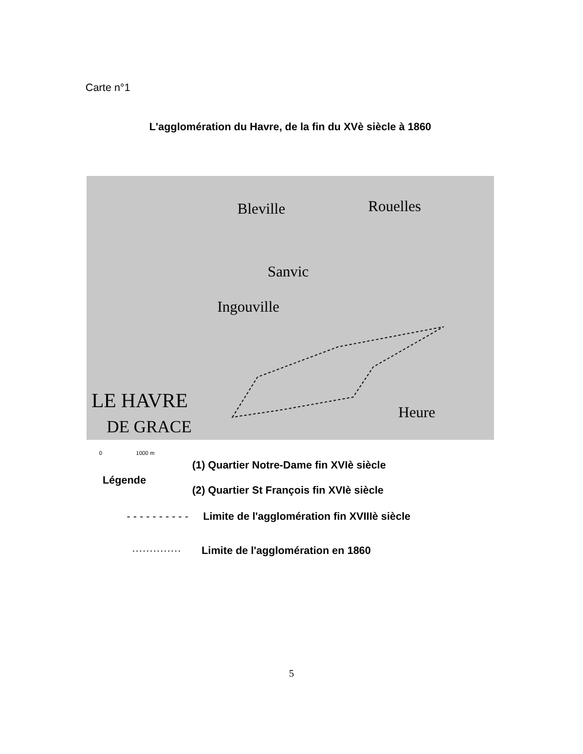Carte n°1
L'agglomération du Havre, de la fin du XVè siècle à 1860
Bleville
Rouelles
Sanvic
Ingouville
LE HAVRE
DE GRACE
Heure
0 1000 m
Légende
(1) Quartier Notre-Dame fin XVIè siècle
(2) Quartier St François fin XVIè siècle
- - - - - - - - - - Limite de l'agglomération fin XVIIIè siècle
·············· Limite de l'agglomération en 1860
5